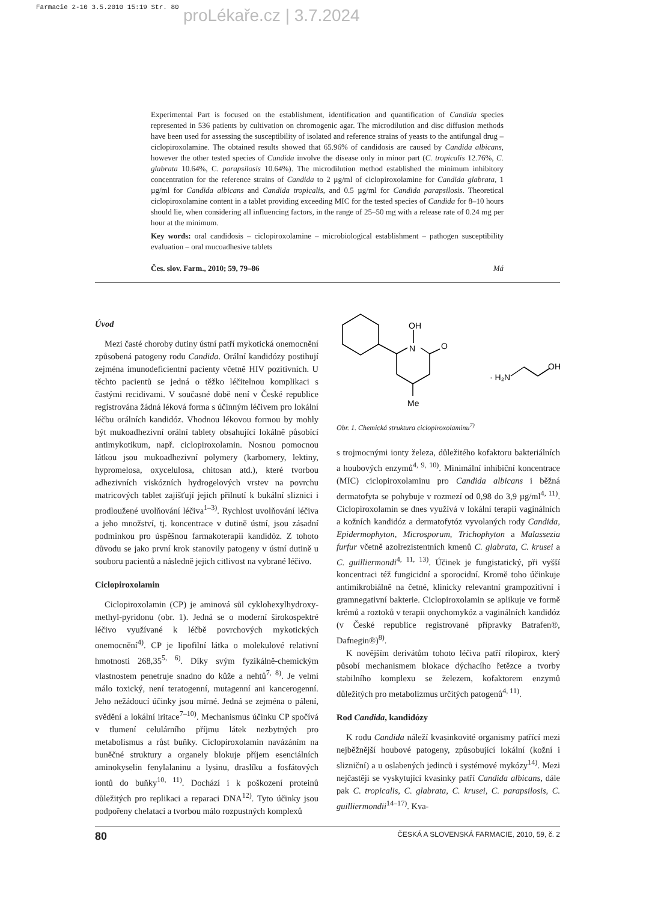Farmacie 2-10 3.5.2010 15:19 Str. 80
proLékaře.cz | 3.7.2024
Experimental Part is focused on the establishment, identification and quantification of Candida species represented in 536 patients by cultivation on chromogenic agar. The microdilution and disc diffusion methods have been used for assessing the susceptibility of isolated and reference strains of yeasts to the antifungal drug – ciclopiroxolamine. The obtained results showed that 65.96% of candidosis are caused by Candida albicans, however the other tested species of Candida involve the disease only in minor part (C. tropicalis 12.76%, C. glabrata 10.64%, C. parapsilosis 10.64%). The microdilution method established the minimum inhibitory concentration for the reference strains of Candida to 2 µg/ml of ciclopiroxolamine for Candida glabrata, 1 µg/ml for Candida albicans and Candida tropicalis, and 0.5 µg/ml for Candida parapsilosis. Theoretical ciclopiroxolamine content in a tablet providing exceeding MIC for the tested species of Candida for 8–10 hours should lie, when considering all influencing factors, in the range of 25–50 mg with a release rate of 0.24 mg per hour at the minimum.
Key words: oral candidosis – ciclopiroxolamine – microbiological establishment – pathogen susceptibility evaluation – oral mucoadhesive tablets
Čes. slov. Farm., 2010; 59, 79–86 Má
Úvod
Mezi časté choroby dutiny ústní patří mykotická onemocnění způsobená patogeny rodu Candida. Orální kandidózy postihují zejména imunodeficientní pacienty včetně HIV pozitivních. U těchto pacientů se jedná o těžko léčitelnou komplikaci s častými recidivami. V současné době není v České republice registrována žádná léková forma s účinným léčivem pro lokální léčbu orálních kandidóz. Vhodnou lékovou formou by mohly být mukoadhezivní orální tablety obsahující lokálně působící antimykotikum, např. ciclopiroxolamin. Nosnou pomocnou látkou jsou mukoadhezivní polymery (karbomery, lektiny, hypromelosa, oxycelulosa, chitosan atd.), které tvorbou adhezivních viskózních hydrogelových vrstev na povrchu matricových tablet zajišťují jejich přilnutí k bukální sliznici i prodloužené uvolňování léčiva<sup>1–3)</sup>. Rychlost uvolňování léčiva a jeho množství, tj. koncentrace v dutině ústní, jsou zásadní podmínkou pro úspěšnou farmakoterapii kandidóz. Z tohoto důvodu se jako první krok stanovily patogeny v ústní dutině u souboru pacientů a následně jejich citlivost na vybrané léčivo.
Ciclopiroxolamin
Ciclopiroxolamin (CP) je aminová sůl cyklohexylhydroxy-methyl-pyridonu (obr. 1). Jedná se o moderní širokospektré léčivo využívané k léčbě povrchových mykotických onemocnění<sup>4)</sup>. CP je lipofilní látka o molekulové relativní hmotnosti 268,35<sup>5, 6)</sup>. Díky svým fyzikálně-chemickým vlastnostem penetruje snadno do kůže a nehtů<sup>7, 8)</sup>. Je velmi málo toxický, není teratogenní, mutagenní ani kancerogenní. Jeho nežádoucí účinky jsou mírné. Jedná se zejména o pálení, svědění a lokální iritace<sup>7–10)</sup>. Mechanismus účinku CP spočívá v tlumení celulárního příjmu látek nezbytných pro metabolismus a růst buňky. Ciclopiroxolamin navázáním na buněčné struktury a organely blokuje příjem esenciálních aminokyselin fenylalaninu a lysinu, draslíku a fosfátových iontů do buňky<sup>10, 11)</sup>. Dochází i k poškození proteinů důležitých pro replikaci a reparaci DNA<sup>12)</sup>. Tyto účinky jsou podpořeny chelatací a tvorbou málo rozpustných komplexů
OH
N
O
Me
· H₂N
OH
Obr. 1. Chemická struktura ciclopiroxolaminu<sup>7)</sup>
s trojmocnými ionty železa, důležitého kofaktoru bakteriálních a houbových enzymů<sup>4, 9, 10)</sup>. Minimální inhibiční koncentrace (MIC) ciclopiroxolaminu pro Candida albicans i běžná dermatofyta se pohybuje v rozmezí od 0,98 do 3,9 µg/ml<sup>4, 11)</sup>. Ciclopiroxolamin se dnes využívá v lokální terapii vaginálních a kožních kandidóz a dermatofytóz vyvolaných rody Candida, Epidermophyton, Microsporum, Trichophyton a Malassezia furfur včetně azolrezistentních kmenů C. glabrata, C. krusei a C. guilliermondi<sup>4, 11, 13)</sup>. Účinek je fungistatický, při vyšší koncentraci též fungicidní a sporocidní. Kromě toho účinkuje antimikrobiálně na četné, klinicky relevantní grampozitivní i gramnegativní bakterie. Ciclopiroxolamin se aplikuje ve formě krémů a roztoků v terapii onychomykóz a vaginálních kandidóz (v České republice registrované přípravky Batrafen®, Dafnegin®)<sup>8)</sup>.
K novějším derivátům tohoto léčiva patří rilopirox, který působí mechanismem blokace dýchacího řetězce a tvorby stabilního komplexu se železem, kofaktorem enzymů důležitých pro metabolizmus určitých patogenů<sup>4, 11)</sup>.
Rod Candida, kandidózy
K rodu Candida náleží kvasinkovité organismy patřící mezi nejběžnější houbové patogeny, způsobující lokální (kožní i slizniční) a u oslabených jedinců i systémové mykózy<sup>14)</sup>. Mezi nejčastěji se vyskytující kvasinky patří Candida albicans, dále pak C. tropicalis, C. glabrata, C. krusei, C. parapsilosis, C. guilliermondii<sup>14–17)</sup>. Kva-
80 ČESKÁ A SLOVENSKÁ FARMACIE, 2010, 59, č. 2